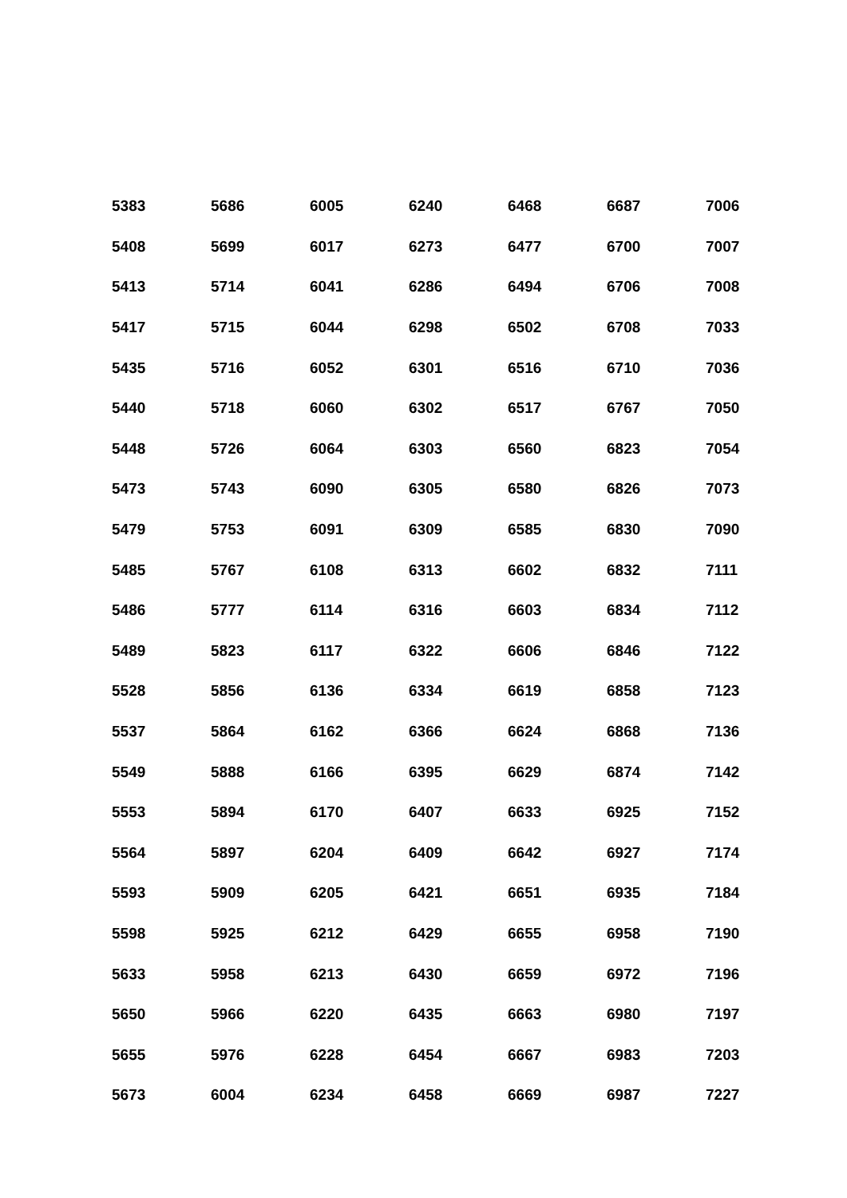| 5383 | 5686 | 6005 | 6240 | 6468 | 6687 | 7006 |
| 5408 | 5699 | 6017 | 6273 | 6477 | 6700 | 7007 |
| 5413 | 5714 | 6041 | 6286 | 6494 | 6706 | 7008 |
| 5417 | 5715 | 6044 | 6298 | 6502 | 6708 | 7033 |
| 5435 | 5716 | 6052 | 6301 | 6516 | 6710 | 7036 |
| 5440 | 5718 | 6060 | 6302 | 6517 | 6767 | 7050 |
| 5448 | 5726 | 6064 | 6303 | 6560 | 6823 | 7054 |
| 5473 | 5743 | 6090 | 6305 | 6580 | 6826 | 7073 |
| 5479 | 5753 | 6091 | 6309 | 6585 | 6830 | 7090 |
| 5485 | 5767 | 6108 | 6313 | 6602 | 6832 | 7111 |
| 5486 | 5777 | 6114 | 6316 | 6603 | 6834 | 7112 |
| 5489 | 5823 | 6117 | 6322 | 6606 | 6846 | 7122 |
| 5528 | 5856 | 6136 | 6334 | 6619 | 6858 | 7123 |
| 5537 | 5864 | 6162 | 6366 | 6624 | 6868 | 7136 |
| 5549 | 5888 | 6166 | 6395 | 6629 | 6874 | 7142 |
| 5553 | 5894 | 6170 | 6407 | 6633 | 6925 | 7152 |
| 5564 | 5897 | 6204 | 6409 | 6642 | 6927 | 7174 |
| 5593 | 5909 | 6205 | 6421 | 6651 | 6935 | 7184 |
| 5598 | 5925 | 6212 | 6429 | 6655 | 6958 | 7190 |
| 5633 | 5958 | 6213 | 6430 | 6659 | 6972 | 7196 |
| 5650 | 5966 | 6220 | 6435 | 6663 | 6980 | 7197 |
| 5655 | 5976 | 6228 | 6454 | 6667 | 6983 | 7203 |
| 5673 | 6004 | 6234 | 6458 | 6669 | 6987 | 7227 |